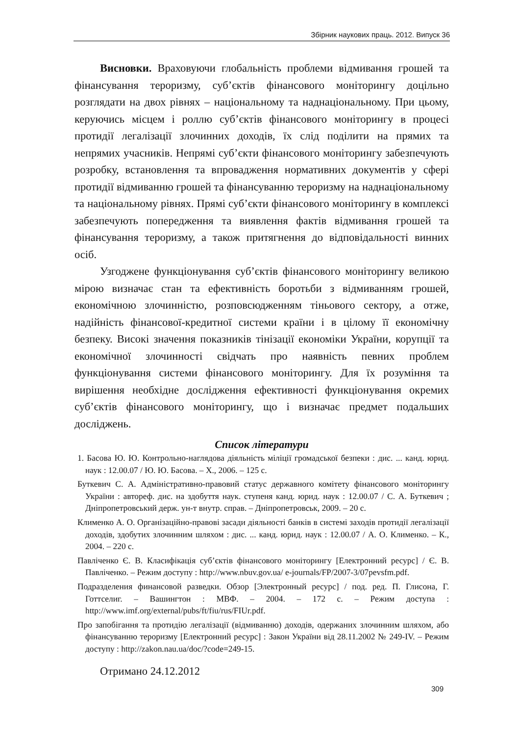Збірник наукових праць. 2012. Випуск 36
Висновки. Враховуючи глобальність проблеми відмивання грошей та фінансування тероризму, суб’єктів фінансового моніторингу доцільно розглядати на двох рівнях – національному та наднаціональному. При цьому, керуючись місцем і роллю суб’єктів фінансового моніторингу в процесі протидії легалізації злочинних доходів, їх слід поділити на прямих та непрямих учасників. Непрямі суб’єкти фінансового моніторингу забезпечують розробку, встановлення та впровадження нормативних документів у сфері протидії відмиванню грошей та фінансуванню тероризму на наднаціональному та національному рівнях. Прямі суб’єкти фінансового моніторингу в комплексі забезпечують попередження та виявлення фактів відмивання грошей та фінансування тероризму, а також притягнення до відповідальності винних осіб.
Узгоджене функціонування суб’єктів фінансового моніторингу великою мірою визначає стан та ефективність боротьби з відмиванням грошей, економічною злочинністю, розповсюдженням тіньового сектору, а отже, надійність фінансової-кредитної системи країни і в цілому її економічну безпеку. Високі значення показників тінізації економіки України, корупції та економічної злочинності свідчать про наявність певних проблем функціонування системи фінансового моніторингу. Для їх розуміння та вирішення необхідне дослідження ефективності функціонування окремих суб’єктів фінансового моніторингу, що і визначає предмет подальших досліджень.
Список літератури
1. Басова Ю. Ю. Контрольно-наглядова діяльність міліції громадської безпеки : дис. ... канд. юрид. наук : 12.00.07 / Ю. Ю. Басова. – Х., 2006. – 125 с.
Буткевич С. А. Адміністративно-правовий статус державного комітету фінансового моніторингу України : автореф. дис. на здобуття наук. ступеня канд. юрид. наук : 12.00.07 / С. А. Буткевич ; Дніпропетровський держ. ун-т внутр. справ. – Дніпропетровськ, 2009. – 20 с.
Клименко А. О. Організаційно-правові засади діяльності банків в системі заходів протидії легалізації доходів, здобутих злочинним шляхом : дис. ... канд. юрид. наук : 12.00.07 / А. О. Клименко. – К., 2004. – 220 с.
Павліченко Є. В. Класифікація суб’єктів фінансового моніторингу [Електронний ресурс] / Є. В. Павліченко. – Режим доступу : http://www.nbuv.gov.ua/ e-journals/FP/2007-3/07pevsfm.pdf.
Подразделения финансовой разведки. Обзор [Электронный ресурс] / под. ред. П. Глисона, Г. Готтселиг. – Вашингтон : МВФ. – 2004. – 172 с. – Режим доступа : http://www.imf.org/external/pubs/ft/fiu/rus/FIUr.pdf.
Про запобігання та протидію легалізації (відмиванню) доходів, одержаних злочинним шляхом, або фінансуванню тероризму [Електронний ресурс] : Закон України від 28.11.2002 № 249-IV. – Режим доступу : http://zakon.nau.ua/doc/?code=249-15.
Отримано 24.12.2012
309